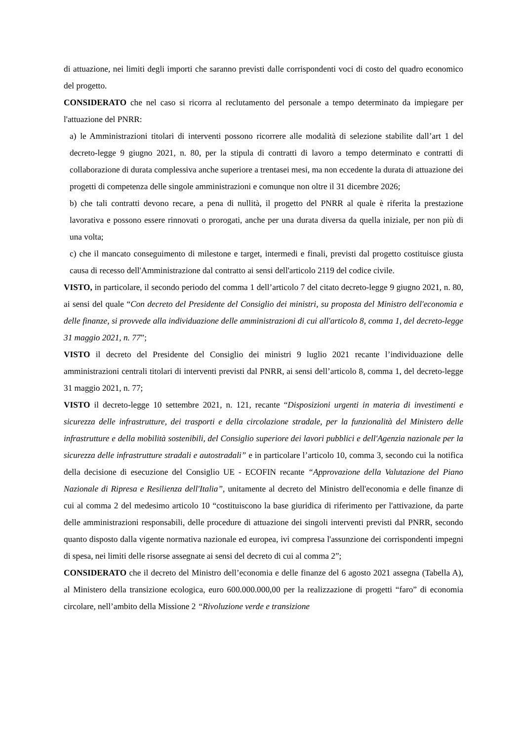di attuazione, nei limiti degli importi che saranno previsti dalle corrispondenti voci di costo del quadro economico del progetto.
CONSIDERATO che nel caso si ricorra al reclutamento del personale a tempo determinato da impiegare per l'attuazione del PNRR:
a) le Amministrazioni titolari di interventi possono ricorrere alle modalità di selezione stabilite dall’art 1 del decreto-legge 9 giugno 2021, n. 80, per la stipula di contratti di lavoro a tempo determinato e contratti di collaborazione di durata complessiva anche superiore a trentasei mesi, ma non eccedente la durata di attuazione dei progetti di competenza delle singole amministrazioni e comunque non oltre il 31 dicembre 2026;
b) che tali contratti devono recare, a pena di nullità, il progetto del PNRR al quale è riferita la prestazione lavorativa e possono essere rinnovati o prorogati, anche per una durata diversa da quella iniziale, per non più di una volta;
c) che il mancato conseguimento di milestone e target, intermedi e finali, previsti dal progetto costituisce giusta causa di recesso dell'Amministrazione dal contratto ai sensi dell'articolo 2119 del codice civile.
VISTO, in particolare, il secondo periodo del comma 1 dell’articolo 7 del citato decreto-legge 9 giugno 2021, n. 80, ai sensi del quale “Con decreto del Presidente del Consiglio dei ministri, su proposta del Ministro dell'economia e delle finanze, si provvede alla individuazione delle amministrazioni di cui all'articolo 8, comma 1, del decreto-legge 31 maggio 2021, n. 77”;
VISTO il decreto del Presidente del Consiglio dei ministri 9 luglio 2021 recante l’individuazione delle amministrazioni centrali titolari di interventi previsti dal PNRR, ai sensi dell’articolo 8, comma 1, del decreto-legge 31 maggio 2021, n. 77;
VISTO il decreto-legge 10 settembre 2021, n. 121, recante “Disposizioni urgenti in materia di investimenti e sicurezza delle infrastrutture, dei trasporti e della circolazione stradale, per la funzionalità del Ministero delle infrastrutture e della mobilità sostenibili, del Consiglio superiore dei lavori pubblici e dell'Agenzia nazionale per la sicurezza delle infrastrutture stradali e autostradali” e in particolare l’articolo 10, comma 3, secondo cui la notifica della decisione di esecuzione del Consiglio UE - ECOFIN recante “Approvazione della Valutazione del Piano Nazionale di Ripresa e Resilienza dell'Italia”, unitamente al decreto del Ministro dell'economia e delle finanze di cui al comma 2 del medesimo articolo 10 “costituiscono la base giuridica di riferimento per l'attivazione, da parte delle amministrazioni responsabili, delle procedure di attuazione dei singoli interventi previsti dal PNRR, secondo quanto disposto dalla vigente normativa nazionale ed europea, ivi compresa l'assunzione dei corrispondenti impegni di spesa, nei limiti delle risorse assegnate ai sensi del decreto di cui al comma 2”;
CONSIDERATO che il decreto del Ministro dell’economia e delle finanze del 6 agosto 2021 assegna (Tabella A), al Ministero della transizione ecologica, euro 600.000.000,00 per la realizzazione di progetti “faro” di economia circolare, nell’ambito della Missione 2 “Rivoluzione verde e transizione